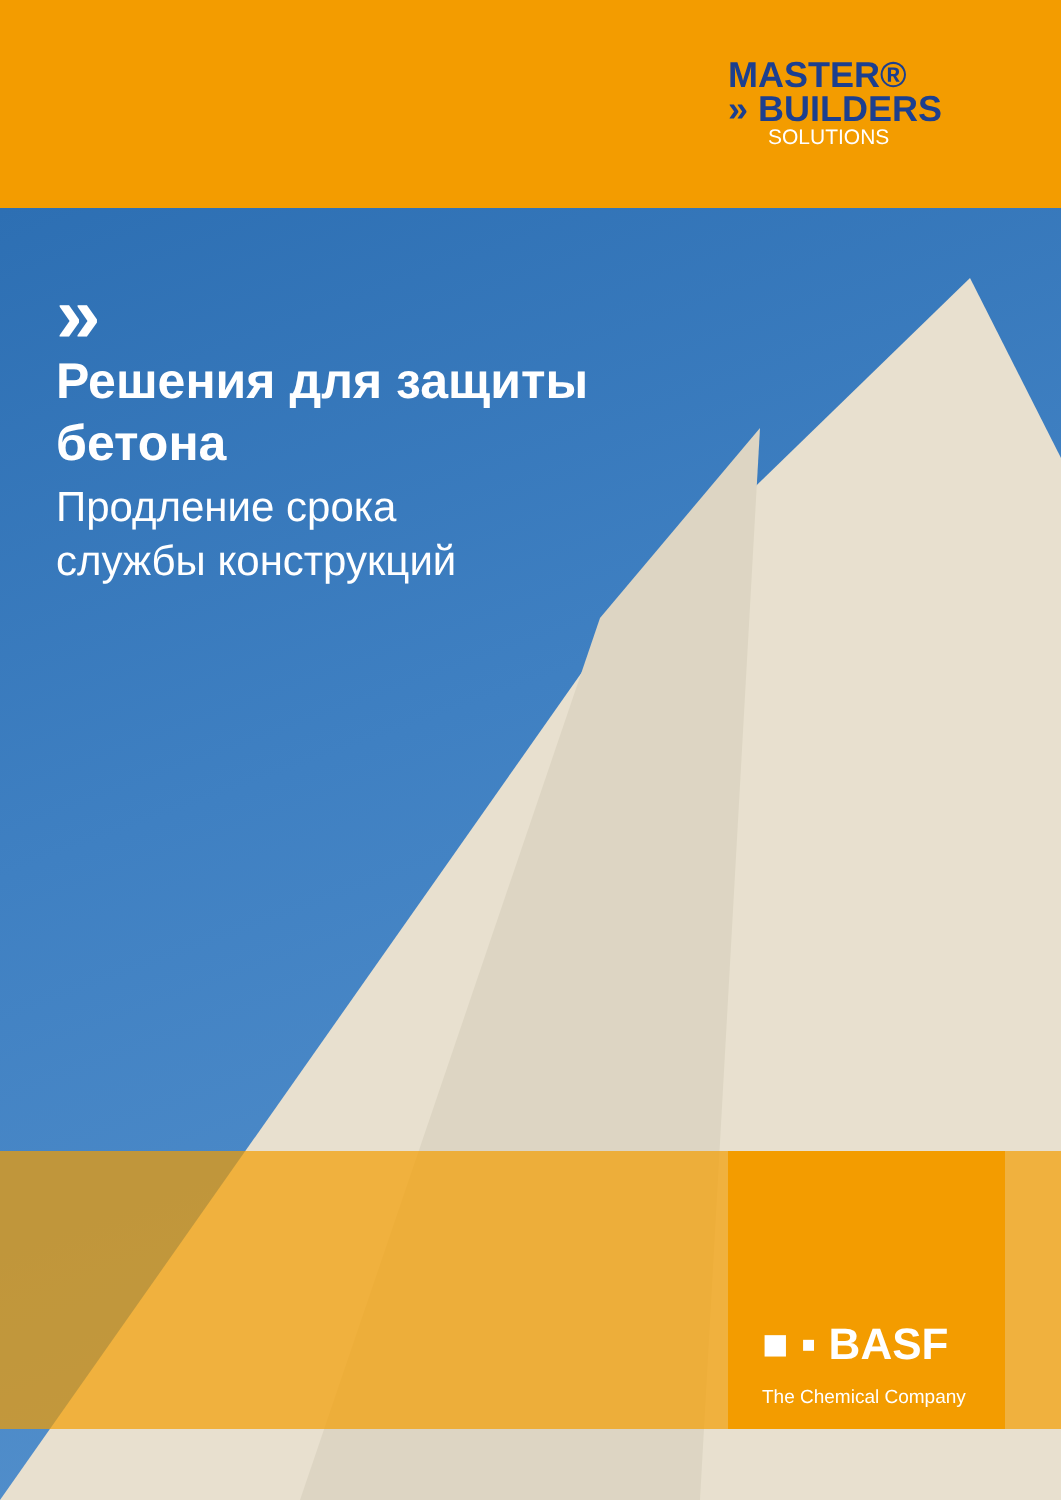MASTER®
» BUILDERS
SOLUTIONS
»
Решения для защиты
бетона
Продление срока
службы конструкций
■ ▪ BASF
The Chemical Company